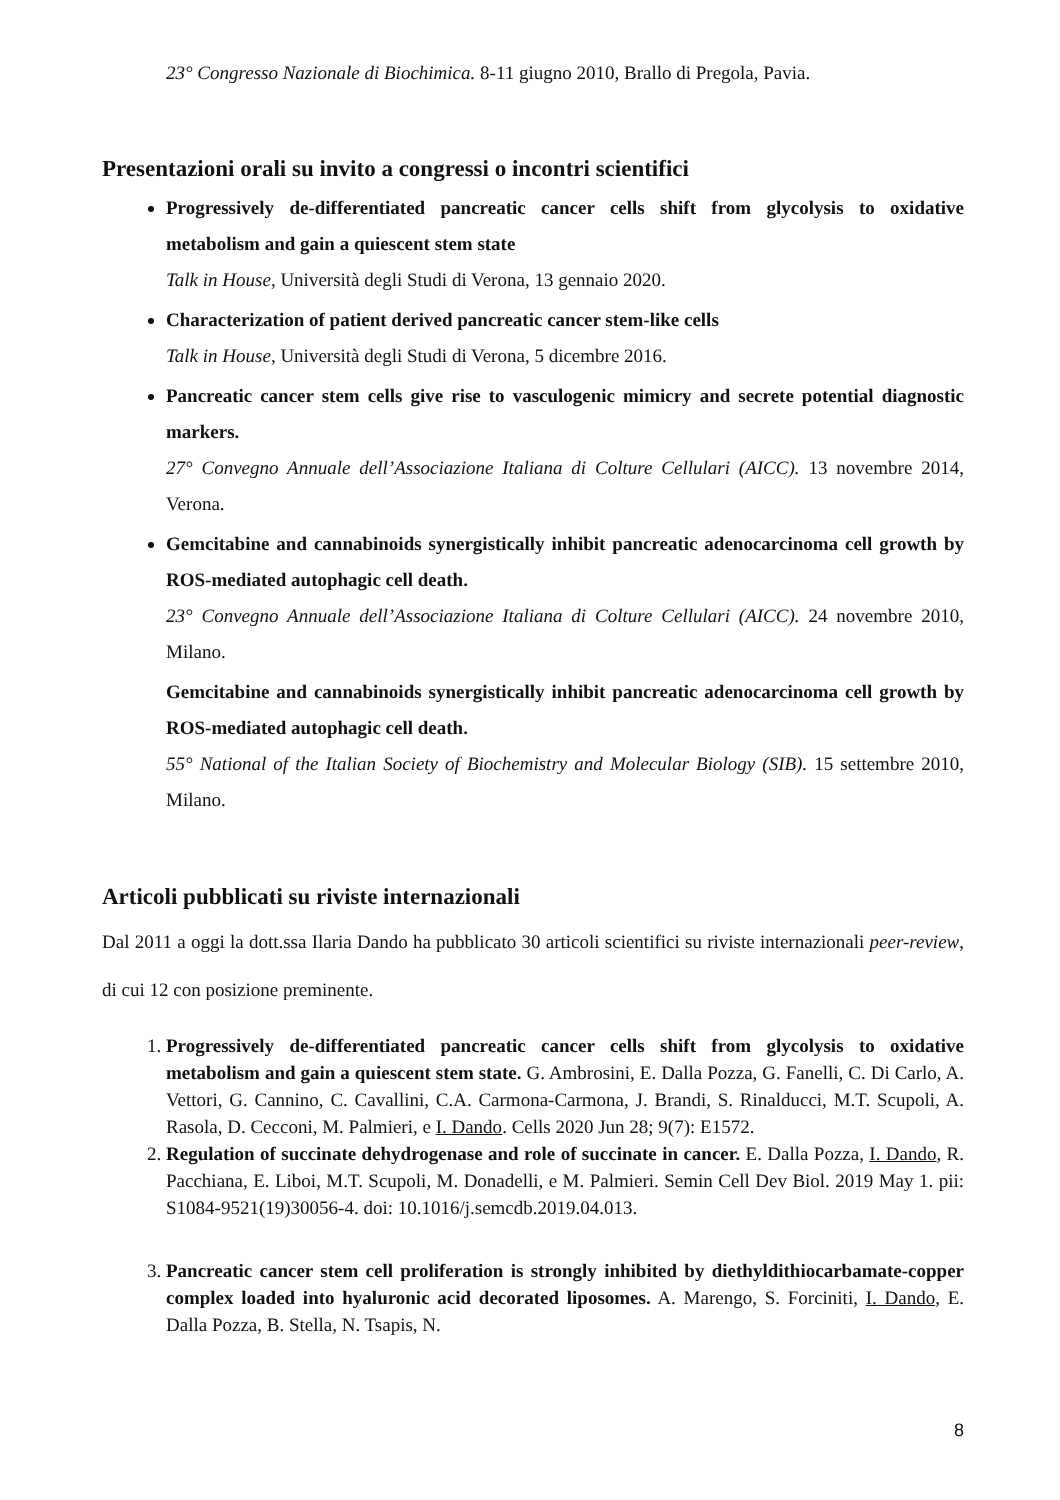23° Congresso Nazionale di Biochimica. 8-11 giugno 2010, Brallo di Pregola, Pavia.
Presentazioni orali su invito a congressi o incontri scientifici
Progressively de-differentiated pancreatic cancer cells shift from glycolysis to oxidative metabolism and gain a quiescent stem state
Talk in House, Università degli Studi di Verona, 13 gennaio 2020.
Characterization of patient derived pancreatic cancer stem-like cells
Talk in House, Università degli Studi di Verona, 5 dicembre 2016.
Pancreatic cancer stem cells give rise to vasculogenic mimicry and secrete potential diagnostic markers.
27° Convegno Annuale dell’Associazione Italiana di Colture Cellulari (AICC). 13 novembre 2014, Verona.
Gemcitabine and cannabinoids synergistically inhibit pancreatic adenocarcinoma cell growth by ROS-mediated autophagic cell death.
23° Convegno Annuale dell’Associazione Italiana di Colture Cellulari (AICC). 24 novembre 2010, Milano.
Gemcitabine and cannabinoids synergistically inhibit pancreatic adenocarcinoma cell growth by ROS-mediated autophagic cell death.
55° National of the Italian Society of Biochemistry and Molecular Biology (SIB). 15 settembre 2010, Milano.
Articoli pubblicati su riviste internazionali
Dal 2011 a oggi la dott.ssa Ilaria Dando ha pubblicato 30 articoli scientifici su riviste internazionali peer-review, di cui 12 con posizione preminente.
1. Progressively de-differentiated pancreatic cancer cells shift from glycolysis to oxidative metabolism and gain a quiescent stem state. G. Ambrosini, E. Dalla Pozza, G. Fanelli, C. Di Carlo, A. Vettori, G. Cannino, C. Cavallini, C.A. Carmona-Carmona, J. Brandi, S. Rinalducci, M.T. Scupoli, A. Rasola, D. Cecconi, M. Palmieri, e I. Dando. Cells 2020 Jun 28; 9(7): E1572.
2. Regulation of succinate dehydrogenase and role of succinate in cancer. E. Dalla Pozza, I. Dando, R. Pacchiana, E. Liboi, M.T. Scupoli, M. Donadelli, e M. Palmieri. Semin Cell Dev Biol. 2019 May 1. pii: S1084-9521(19)30056-4. doi: 10.1016/j.semcdb.2019.04.013.
3. Pancreatic cancer stem cell proliferation is strongly inhibited by diethyldithiocarbamate-copper complex loaded into hyaluronic acid decorated liposomes. A. Marengo, S. Forciniti, I. Dando, E. Dalla Pozza, B. Stella, N. Tsapis, N.
8